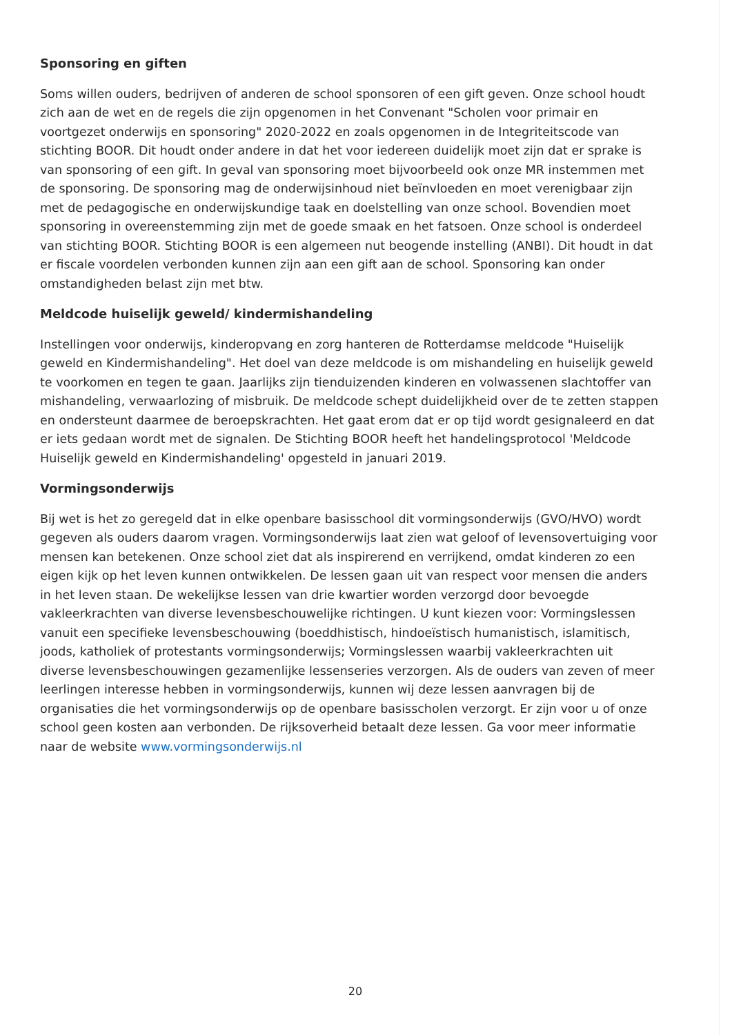Sponsoring en giften
Soms willen ouders, bedrijven of anderen de school sponsoren of een gift geven. Onze school houdt zich aan de wet en de regels die zijn opgenomen in het Convenant "Scholen voor primair en voortgezet onderwijs en sponsoring" 2020-2022 en zoals opgenomen in de Integriteitscode van stichting BOOR. Dit houdt onder andere in dat het voor iedereen duidelijk moet zijn dat er sprake is van sponsoring of een gift. In geval van sponsoring moet bijvoorbeeld ook onze MR instemmen met de sponsoring. De sponsoring mag de onderwijsinhoud niet beïnvloeden en moet verenigbaar zijn met de pedagogische en onderwijskundige taak en doelstelling van onze school. Bovendien moet sponsoring in overeenstemming zijn met de goede smaak en het fatsoen. Onze school is onderdeel van stichting BOOR. Stichting BOOR is een algemeen nut beogende instelling (ANBI). Dit houdt in dat er fiscale voordelen verbonden kunnen zijn aan een gift aan de school. Sponsoring kan onder omstandigheden belast zijn met btw.
Meldcode huiselijk geweld/ kindermishandeling
Instellingen voor onderwijs, kinderopvang en zorg hanteren de Rotterdamse meldcode "Huiselijk geweld en Kindermishandeling". Het doel van deze meldcode is om mishandeling en huiselijk geweld te voorkomen en tegen te gaan. Jaarlijks zijn tienduizenden kinderen en volwassenen slachtoffer van mishandeling, verwaarlozing of misbruik. De meldcode schept duidelijkheid over de te zetten stappen en ondersteunt daarmee de beroepskrachten. Het gaat erom dat er op tijd wordt gesignaleerd en dat er iets gedaan wordt met de signalen. De Stichting BOOR heeft het handelingsprotocol 'Meldcode Huiselijk geweld en Kindermishandeling' opgesteld in januari 2019.
Vormingsonderwijs
Bij wet is het zo geregeld dat in elke openbare basisschool dit vormingsonderwijs (GVO/HVO) wordt gegeven als ouders daarom vragen. Vormingsonderwijs laat zien wat geloof of levensovertuiging voor mensen kan betekenen. Onze school ziet dat als inspirerend en verrijkend, omdat kinderen zo een eigen kijk op het leven kunnen ontwikkelen. De lessen gaan uit van respect voor mensen die anders in het leven staan. De wekelijkse lessen van drie kwartier worden verzorgd door bevoegde vakleerkrachten van diverse levensbeschouwelijke richtingen. U kunt kiezen voor: Vormingslessen vanuit een specifieke levensbeschouwing (boeddhistisch, hindoeïstisch humanistisch, islamitisch, joods, katholiek of protestants vormingsonderwijs; Vormingslessen waarbij vakleerkrachten uit diverse levensbeschouwingen gezamenlijke lessenseries verzorgen. Als de ouders van zeven of meer leerlingen interesse hebben in vormingsonderwijs, kunnen wij deze lessen aanvragen bij de organisaties die het vormingsonderwijs op de openbare basisscholen verzorgt. Er zijn voor u of onze school geen kosten aan verbonden. De rijksoverheid betaalt deze lessen. Ga voor meer informatie naar de website www.vormingsonderwijs.nl
20